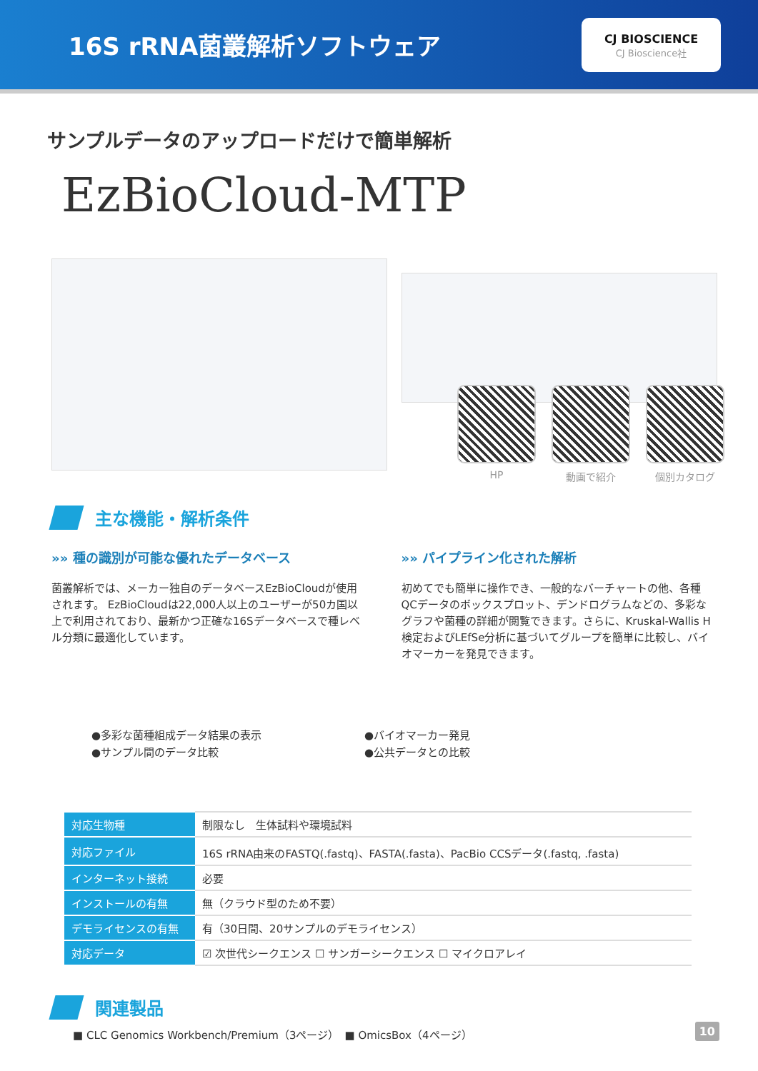16S rRNA菌叢解析ソフトウェア
CJ BIOSCIENCE
CJ Bioscience社
サンプルデータのアップロードだけで簡単解析
EzBioCloud-MTP
HP 動画で紹介 個別カタログ
主な機能・解析条件
»» 種の識別が可能な優れたデータベース
菌叢解析では、メーカー独自のデータベースEzBioCloudが使用されます。 EzBioCloudは22,000人以上のユーザーが50カ国以上で利用されており、最新かつ正確な16Sデータベースで種レベル分類に最適化しています。
»» パイプライン化された解析
初めてでも簡単に操作でき、一般的なバーチャートの他、各種QCデータのボックスプロット、デンドログラムなどの、多彩なグラフや菌種の詳細が閲覧できます。さらに、Kruskal-Wallis H検定およびLEfSe分析に基づいてグループを簡単に比較し、バイオマーカーを発見できます。
●多彩な菌種組成データ結果の表示
●サンプル間のデータ比較
●バイオマーカー発見
●公共データとの比較
| 対応生物種 | 制限なし 生体試料や環境試料 |
| 対応ファイル | 16S rRNA由来のFASTQ(.fastq)、FASTA(.fasta)、PacBio CCSデータ(.fastq, .fasta) |
| インターネット接続 | 必要 |
| インストールの有無 | 無（クラウド型のため不要） |
| デモライセンスの有無 | 有（30日間、20サンプルのデモライセンス） |
| 対応データ | ☑ 次世代シークエンス ☐ サンガーシークエンス ☐ マイクロアレイ |
関連製品
■ CLC Genomics Workbench/Premium（3ページ）　■ OmicsBox（4ページ）
10